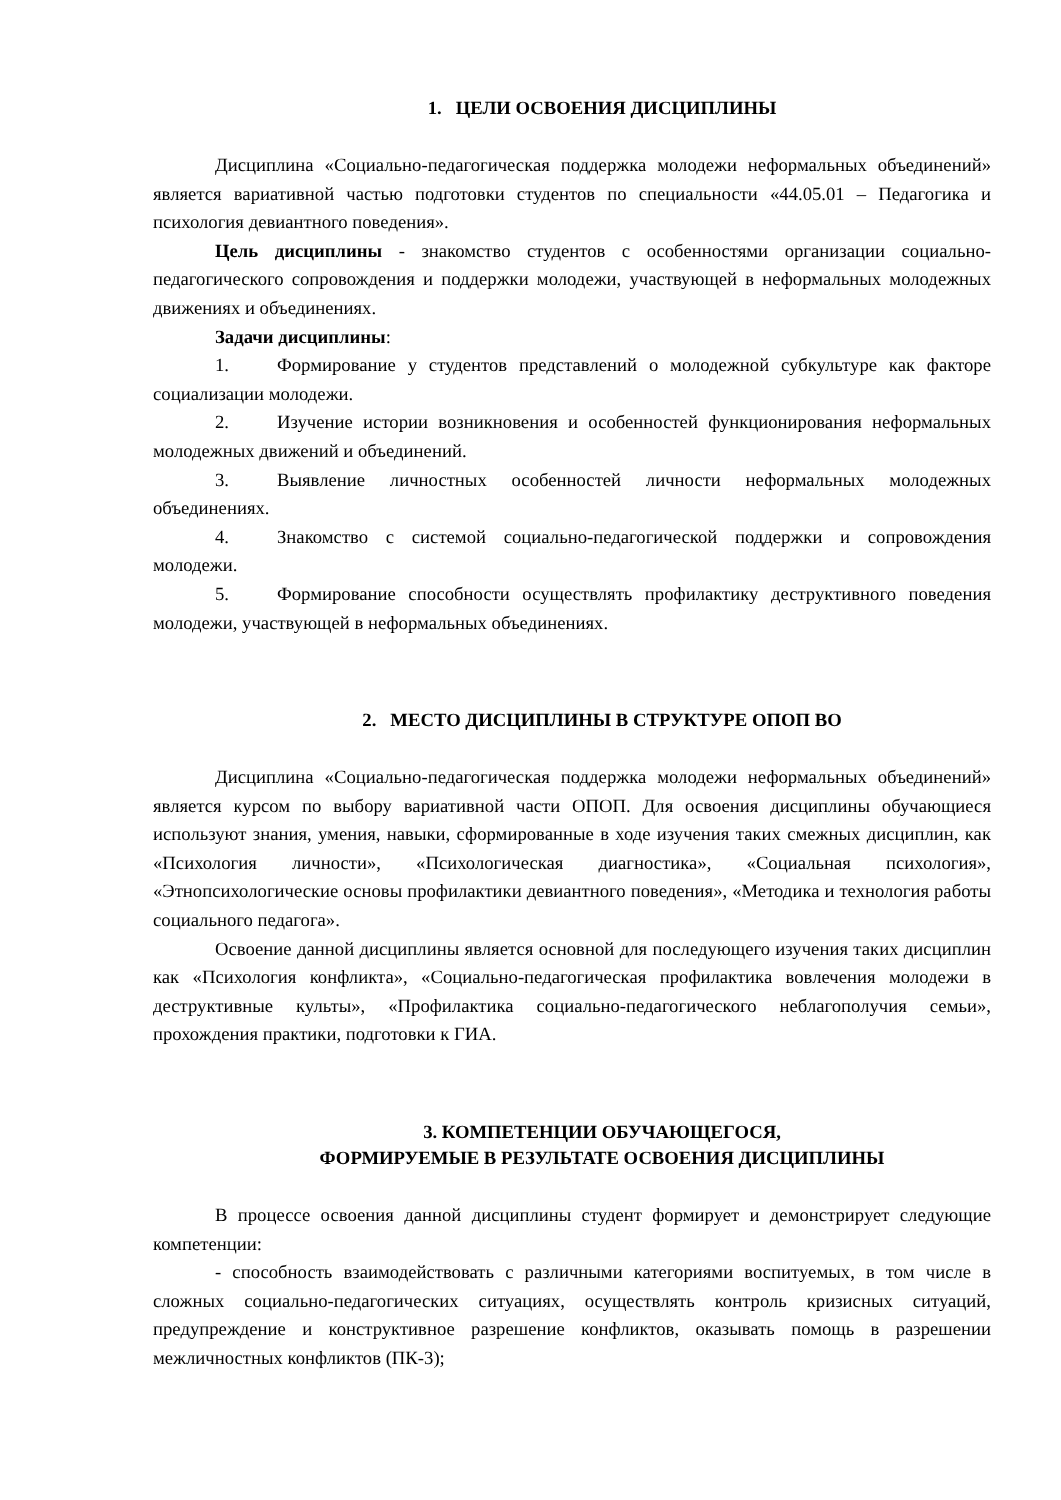1. ЦЕЛИ ОСВОЕНИЯ ДИСЦИПЛИНЫ
Дисциплина «Социально-педагогическая поддержка молодежи неформальных объединений» является вариативной частью подготовки студентов по специальности «44.05.01 – Педагогика и психология девиантного поведения».
Цель дисциплины - знакомство студентов с особенностями организации социально-педагогического сопровождения и поддержки молодежи, участвующей в неформальных молодежных движениях и объединениях.
Задачи дисциплины:
1. Формирование у студентов представлений о молодежной субкультуре как факторе социализации молодежи.
2. Изучение истории возникновения и особенностей функционирования неформальных молодежных движений и объединений.
3. Выявление личностных особенностей личности неформальных молодежных объединениях.
4. Знакомство с системой социально-педагогической поддержки и сопровождения молодежи.
5. Формирование способности осуществлять профилактику деструктивного поведения молодежи, участвующей в неформальных объединениях.
2. МЕСТО ДИСЦИПЛИНЫ В СТРУКТУРЕ ОПОП ВО
Дисциплина «Социально-педагогическая поддержка молодежи неформальных объединений» является курсом по выбору вариативной части ОПОП. Для освоения дисциплины обучающиеся используют знания, умения, навыки, сформированные в ходе изучения таких смежных дисциплин, как «Психология личности», «Психологическая диагностика», «Социальная психология», «Этнопсихологические основы профилактики девиантного поведения», «Методика и технология работы социального педагога».
Освоение данной дисциплины является основной для последующего изучения таких дисциплин как «Психология конфликта», «Социально-педагогическая профилактика вовлечения молодежи в деструктивные культы», «Профилактика социально-педагогического неблагополучия семьи», прохождения практики, подготовки к ГИА.
3. КОМПЕТЕНЦИИ ОБУЧАЮЩЕГОСЯ,
ФОРМИРУЕМЫЕ В РЕЗУЛЬТАТЕ ОСВОЕНИЯ ДИСЦИПЛИНЫ
В процессе освоения данной дисциплины студент формирует и демонстрирует следующие компетенции:
- способность взаимодействовать с различными категориями воспитуемых, в том числе в сложных социально-педагогических ситуациях, осуществлять контроль кризисных ситуаций, предупреждение и конструктивное разрешение конфликтов, оказывать помощь в разрешении межличностных конфликтов (ПК-3);